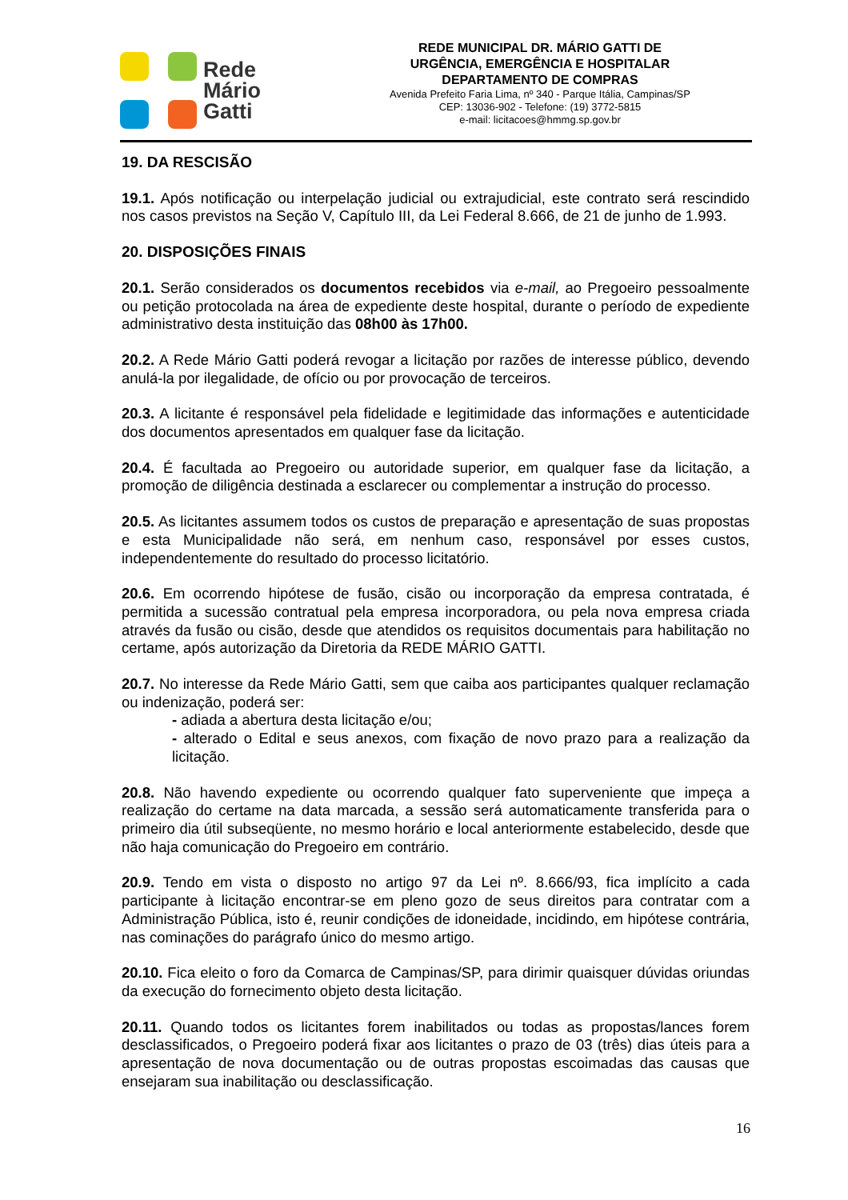Rede
Mário
Gatti
REDE MUNICIPAL DR. MÁRIO GATTI DE
URGÊNCIA, EMERGÊNCIA E HOSPITALAR
DEPARTAMENTO DE COMPRAS
Avenida Prefeito Faria Lima, nº 340 - Parque Itália, Campinas/SP
CEP: 13036-902 - Telefone: (19) 3772-5815
e-mail: licitacoes@hmmg.sp.gov.br
19. DA RESCISÃO
19.1. Após notificação ou interpelação judicial ou extrajudicial, este contrato será rescindido nos casos previstos na Seção V, Capítulo III, da Lei Federal 8.666, de 21 de junho de 1.993.
20. DISPOSIÇÕES FINAIS
20.1. Serão considerados os documentos recebidos via e-mail, ao Pregoeiro pessoalmente ou petição protocolada na área de expediente deste hospital, durante o período de expediente administrativo desta instituição das 08h00 às 17h00.
20.2. A Rede Mário Gatti poderá revogar a licitação por razões de interesse público, devendo anulá-la por ilegalidade, de ofício ou por provocação de terceiros.
20.3. A licitante é responsável pela fidelidade e legitimidade das informações e autenticidade dos documentos apresentados em qualquer fase da licitação.
20.4. É facultada ao Pregoeiro ou autoridade superior, em qualquer fase da licitação, a promoção de diligência destinada a esclarecer ou complementar a instrução do processo.
20.5. As licitantes assumem todos os custos de preparação e apresentação de suas propostas e esta Municipalidade não será, em nenhum caso, responsável por esses custos, independentemente do resultado do processo licitatório.
20.6. Em ocorrendo hipótese de fusão, cisão ou incorporação da empresa contratada, é permitida a sucessão contratual pela empresa incorporadora, ou pela nova empresa criada através da fusão ou cisão, desde que atendidos os requisitos documentais para habilitação no certame, após autorização da Diretoria da REDE MÁRIO GATTI.
20.7. No interesse da Rede Mário Gatti, sem que caiba aos participantes qualquer reclamação ou indenização, poderá ser:
- adiada a abertura desta licitação e/ou;
- alterado o Edital e seus anexos, com fixação de novo prazo para a realização da licitação.
20.8. Não havendo expediente ou ocorrendo qualquer fato superveniente que impeça a realização do certame na data marcada, a sessão será automaticamente transferida para o primeiro dia útil subseqüente, no mesmo horário e local anteriormente estabelecido, desde que não haja comunicação do Pregoeiro em contrário.
20.9. Tendo em vista o disposto no artigo 97 da Lei nº. 8.666/93, fica implícito a cada participante à licitação encontrar-se em pleno gozo de seus direitos para contratar com a Administração Pública, isto é, reunir condições de idoneidade, incidindo, em hipótese contrária, nas cominações do parágrafo único do mesmo artigo.
20.10. Fica eleito o foro da Comarca de Campinas/SP, para dirimir quaisquer dúvidas oriundas da execução do fornecimento objeto desta licitação.
20.11. Quando todos os licitantes forem inabilitados ou todas as propostas/lances forem desclassificados, o Pregoeiro poderá fixar aos licitantes o prazo de 03 (três) dias úteis para a apresentação de nova documentação ou de outras propostas escoimadas das causas que ensejaram sua inabilitação ou desclassificação.
16